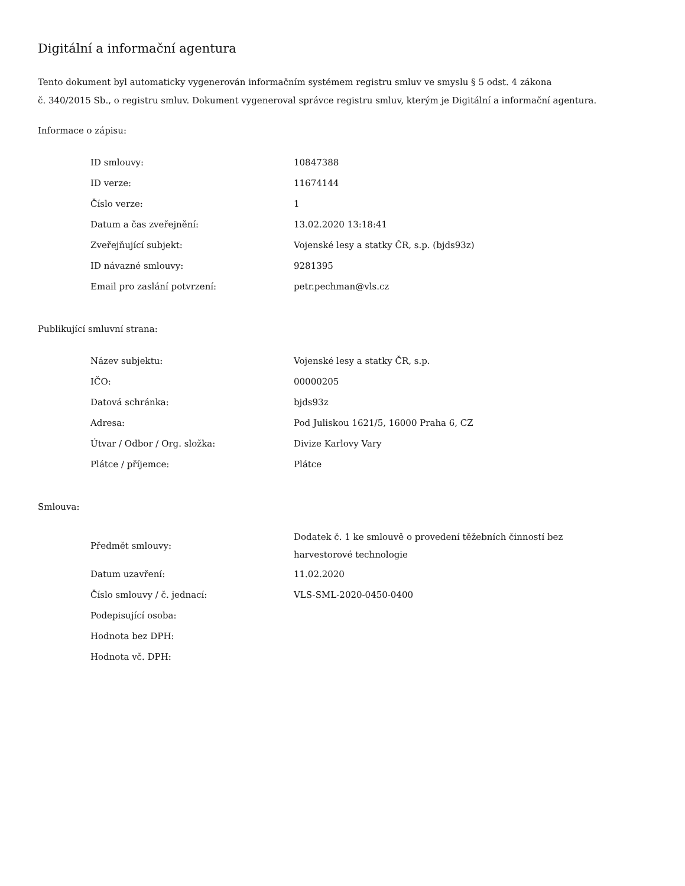Digitální a informační agentura
Tento dokument byl automaticky vygenerován informačním systémem registru smluv ve smyslu § 5 odst. 4 zákona
č. 340/2015 Sb., o registru smluv. Dokument vygeneroval správce registru smluv, kterým je Digitální a informační agentura.
Informace o zápisu:
| ID smlouvy: | 10847388 |
| ID verze: | 11674144 |
| Číslo verze: | 1 |
| Datum a čas zveřejnění: | 13.02.2020 13:18:41 |
| Zveřejňující subjekt: | Vojenské lesy a statky ČR, s.p. (bjds93z) |
| ID návazné smlouvy: | 9281395 |
| Email pro zaslání potvrzení: | petr.pechman@vls.cz |
Publikující smluvní strana:
| Název subjektu: | Vojenské lesy a statky ČR, s.p. |
| IČO: | 00000205 |
| Datová schránka: | bjds93z |
| Adresa: | Pod Juliskou 1621/5, 16000 Praha 6, CZ |
| Útvar / Odbor / Org. složka: | Divize Karlovy Vary |
| Plátce / příjemce: | Plátce |
Smlouva:
| Předmět smlouvy: | Dodatek č. 1 ke smlouvě o provedení těžebních činností bez harvestorové technologie |
| Datum uzavření: | 11.02.2020 |
| Číslo smlouvy / č. jednací: | VLS-SML-2020-0450-0400 |
| Podepisující osoba: | |
| Hodnota bez DPH: | |
| Hodnota vč. DPH: | |